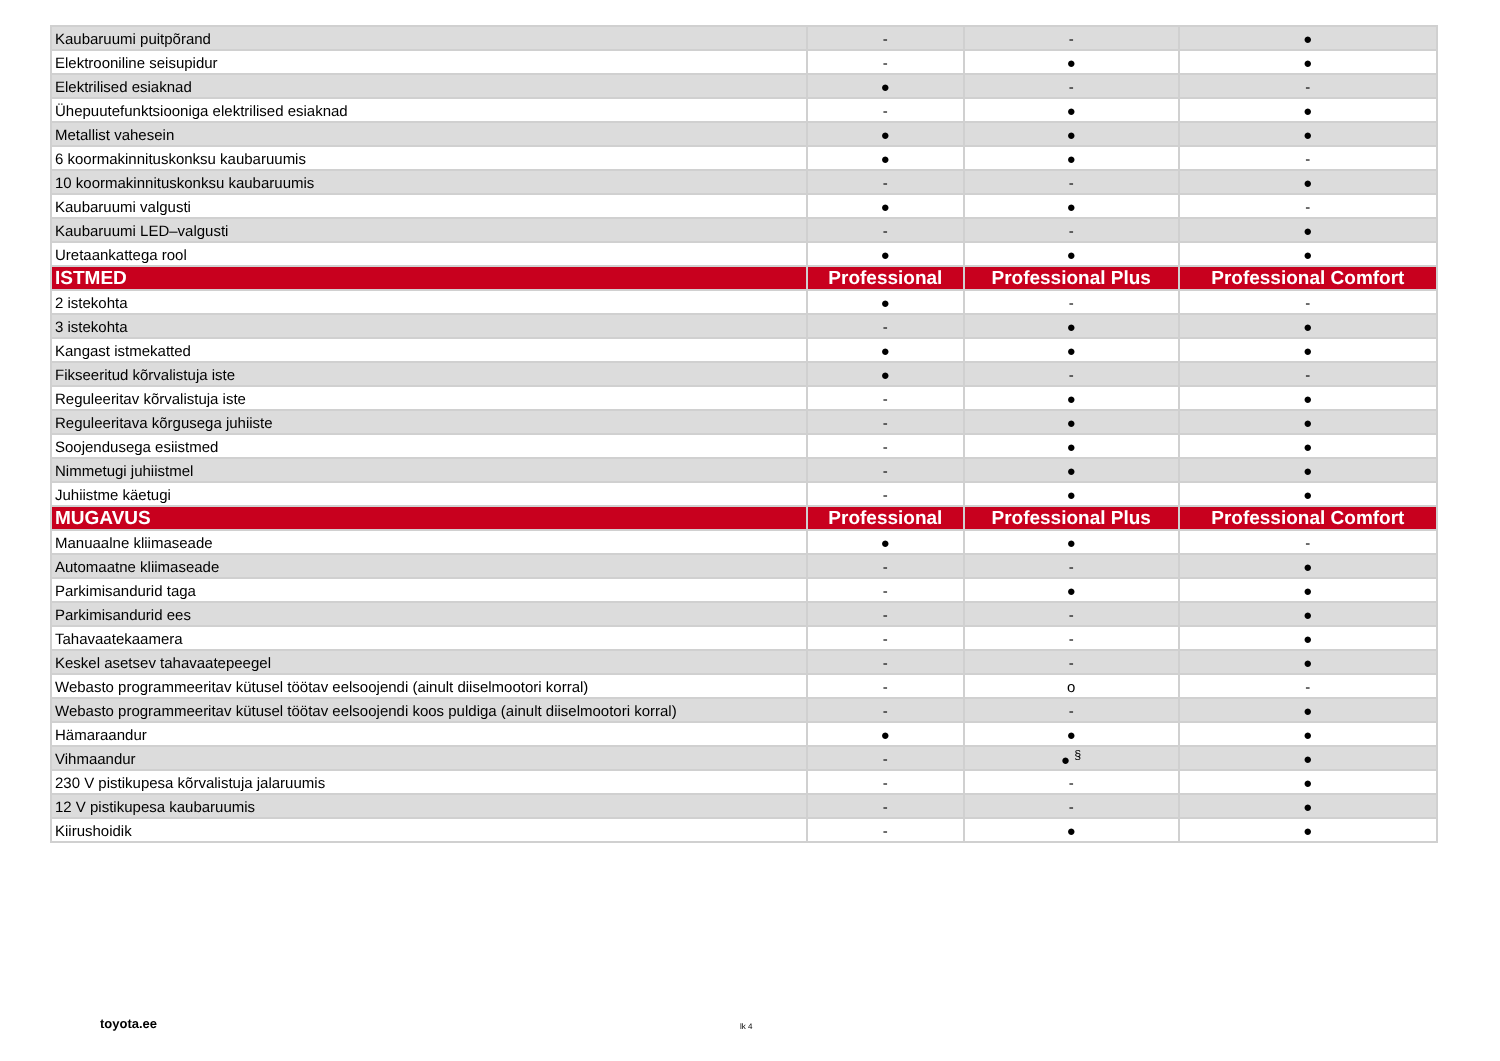| Kaubaruumi puitpõrand | - | - | ● |
| Elektrooniline seisupidur | - | ● | ● |
| Elektrilised esiaknad | ● | - | - |
| Ühepuutefunktsiooniga elektrilised esiaknad | - | ● | ● |
| Metallist vahesein | ● | ● | ● |
| 6 koormakinnituskonksu kaubaruumis | ● | ● | - |
| 10 koormakinnituskonksu kaubaruumis | - | - | ● |
| Kaubaruumi valgusti | ● | ● | - |
| Kaubaruumi LED–valgusti | - | - | ● |
| Uretaankattega rool | ● | ● | ● |
| ISTMED | Professional | Professional Plus | Professional Comfort |
| 2 istekohta | ● | - | - |
| 3 istekohta | - | ● | ● |
| Kangast istmekatted | ● | ● | ● |
| Fikseeritud kõrvalistuja iste | ● | - | - |
| Reguleeritav kõrvalistuja iste | - | ● | ● |
| Reguleeritava kõrgusega juhiiste | - | ● | ● |
| Soojendusega esiistmed | - | ● | ● |
| Nimmetugi juhiistmel | - | ● | ● |
| Juhiistme käetugi | - | ● | ● |
| MUGAVUS | Professional | Professional Plus | Professional Comfort |
| Manuaalne kliimaseade | ● | ● | - |
| Automaatne kliimaseade | - | - | ● |
| Parkimisandurid taga | - | ● | ● |
| Parkimisandurid ees | - | - | ● |
| Tahavaatekaamera | - | - | ● |
| Keskel asetsev tahavaatepeegel | - | - | ● |
| Webasto programmeeritav kütusel töötav eelsoojendi (ainult diiselmootori korral) | - | o | - |
| Webasto programmeeritav kütusel töötav eelsoojendi koos puldiga (ainult diiselmootori korral) | - | - | ● |
| Hämaraandur | ● | ● | ● |
| Vihmaandur | - | ● <sup>§</sup> | ● |
| 230 V pistikupesa kõrvalistuja jalaruumis | - | - | ● |
| 12 V pistikupesa kaubaruumis | - | - | ● |
| Kiirushoidik | - | ● | ● |
toyota.ee lk 4